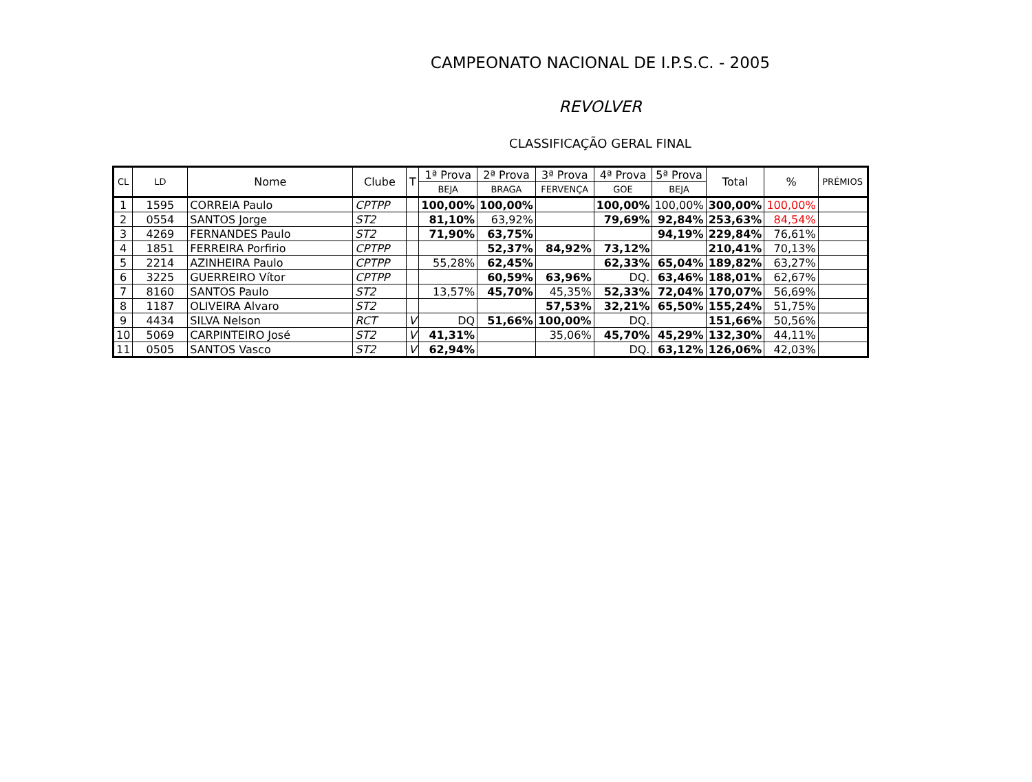CAMPEONATO NACIONAL DE I.P.S.C. - 2005
REVOLVER
CLASSIFICAÇÃO GERAL FINAL
| CL | LD | Nome | Clube | T | 1ª Prova | 2ª Prova | 3ª Prova | 4ª Prova | 5ª Prova | Total | % | PRÉMIOS |
| --- | --- | --- | --- | --- | --- | --- | --- | --- | --- | --- | --- | --- |
| | | | | | BEJA | BRAGA | FERVENÇA | GOE | BEJA | | | |
| 1 | 1595 | CORREIA Paulo | CPTPP | | 100,00% | 100,00% | | 100,00% | 100,00% | 300,00% | 100,00% | |
| 2 | 0554 | SANTOS Jorge | ST2 | | 81,10% | 63,92% | | 79,69% | 92,84% | 253,63% | 84,54% | |
| 3 | 4269 | FERNANDES Paulo | ST2 | | 71,90% | 63,75% | | | 94,19% | 229,84% | 76,61% | |
| 4 | 1851 | FERREIRA Porfirio | CPTPP | | | 52,37% | 84,92% | 73,12% | | 210,41% | 70,13% | |
| 5 | 2214 | AZINHEIRA Paulo | CPTPP | | 55,28% | 62,45% | | 62,33% | 65,04% | 189,82% | 63,27% | |
| 6 | 3225 | GUERREIRO Vítor | CPTPP | | | 60,59% | 63,96% | DQ. | 63,46% | 188,01% | 62,67% | |
| 7 | 8160 | SANTOS Paulo | ST2 | | 13,57% | 45,70% | 45,35% | 52,33% | 72,04% | 170,07% | 56,69% | |
| 8 | 1187 | OLIVEIRA Alvaro | ST2 | | | | 57,53% | 32,21% | 65,50% | 155,24% | 51,75% | |
| 9 | 4434 | SILVA Nelson | RCT | V | DQ | 51,66% | 100,00% | DQ. | | 151,66% | 50,56% | |
| 10 | 5069 | CARPINTEIRO José | ST2 | V | 41,31% | | 35,06% | 45,70% | 45,29% | 132,30% | 44,11% | |
| 11 | 0505 | SANTOS Vasco | ST2 | V | 62,94% | | | DQ. | 63,12% | 126,06% | 42,03% | |